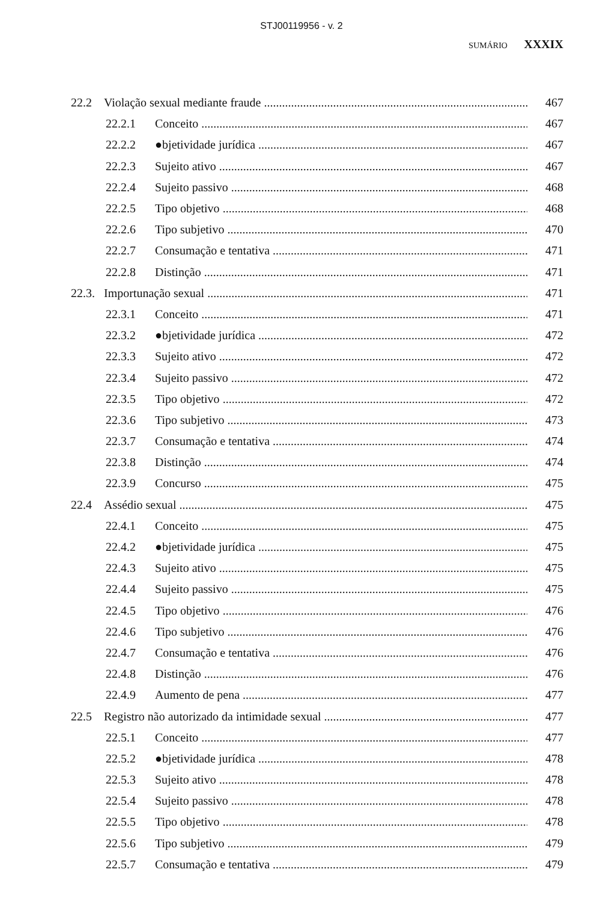STJ00119956 - v. 2
SUMÁRIO XXXIX
22.2 Violação sexual mediante fraude 467
22.2.1 Conceito 467
22.2.2 ●bjetividade jurídica 467
22.2.3 Sujeito ativo 467
22.2.4 Sujeito passivo 468
22.2.5 Tipo objetivo 468
22.2.6 Tipo subjetivo 470
22.2.7 Consumação e tentativa 471
22.2.8 Distinção 471
22.3. Importunação sexual 471
22.3.1 Conceito 471
22.3.2 ●bjetividade jurídica 472
22.3.3 Sujeito ativo 472
22.3.4 Sujeito passivo 472
22.3.5 Tipo objetivo 472
22.3.6 Tipo subjetivo 473
22.3.7 Consumação e tentativa 474
22.3.8 Distinção 474
22.3.9 Concurso 475
22.4 Assédio sexual 475
22.4.1 Conceito 475
22.4.2 ●bjetividade jurídica 475
22.4.3 Sujeito ativo 475
22.4.4 Sujeito passivo 475
22.4.5 Tipo objetivo 476
22.4.6 Tipo subjetivo 476
22.4.7 Consumação e tentativa 476
22.4.8 Distinção 476
22.4.9 Aumento de pena 477
22.5 Registro não autorizado da intimidade sexual 477
22.5.1 Conceito 477
22.5.2 ●bjetividade jurídica 478
22.5.3 Sujeito ativo 478
22.5.4 Sujeito passivo 478
22.5.5 Tipo objetivo 478
22.5.6 Tipo subjetivo 479
22.5.7 Consumação e tentativa 479